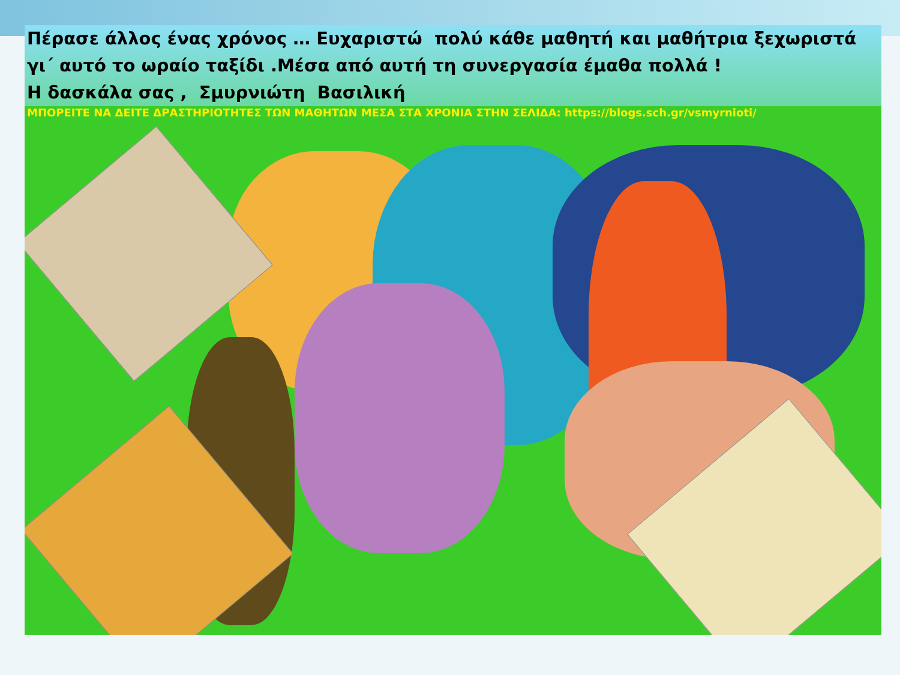Πέρασε άλλος ένας χρόνος … Ευχαριστώ πολύ κάθε μαθητή και μαθήτρια ξεχωριστά γι΄ αυτό το ωραίο ταξίδι .Μέσα από αυτή τη συνεργασία έμαθα πολλά !
Η δασκάλα σας , Σμυρνιώτη Βασιλική
ΜΠΟΡΕΙΤΕ ΝΑ ΔΕΙΤΕ ΔΡΑΣΤΗΡΙΟΤΗΤΕΣ ΤΩΝ ΜΑΘΗΤΩΝ ΜΕΣΑ ΣΤΑ ΧΡΟΝΙΑ ΣΤΗΝ ΣΕΛΙΔΑ: https://blogs.sch.gr/vsmyrnioti/